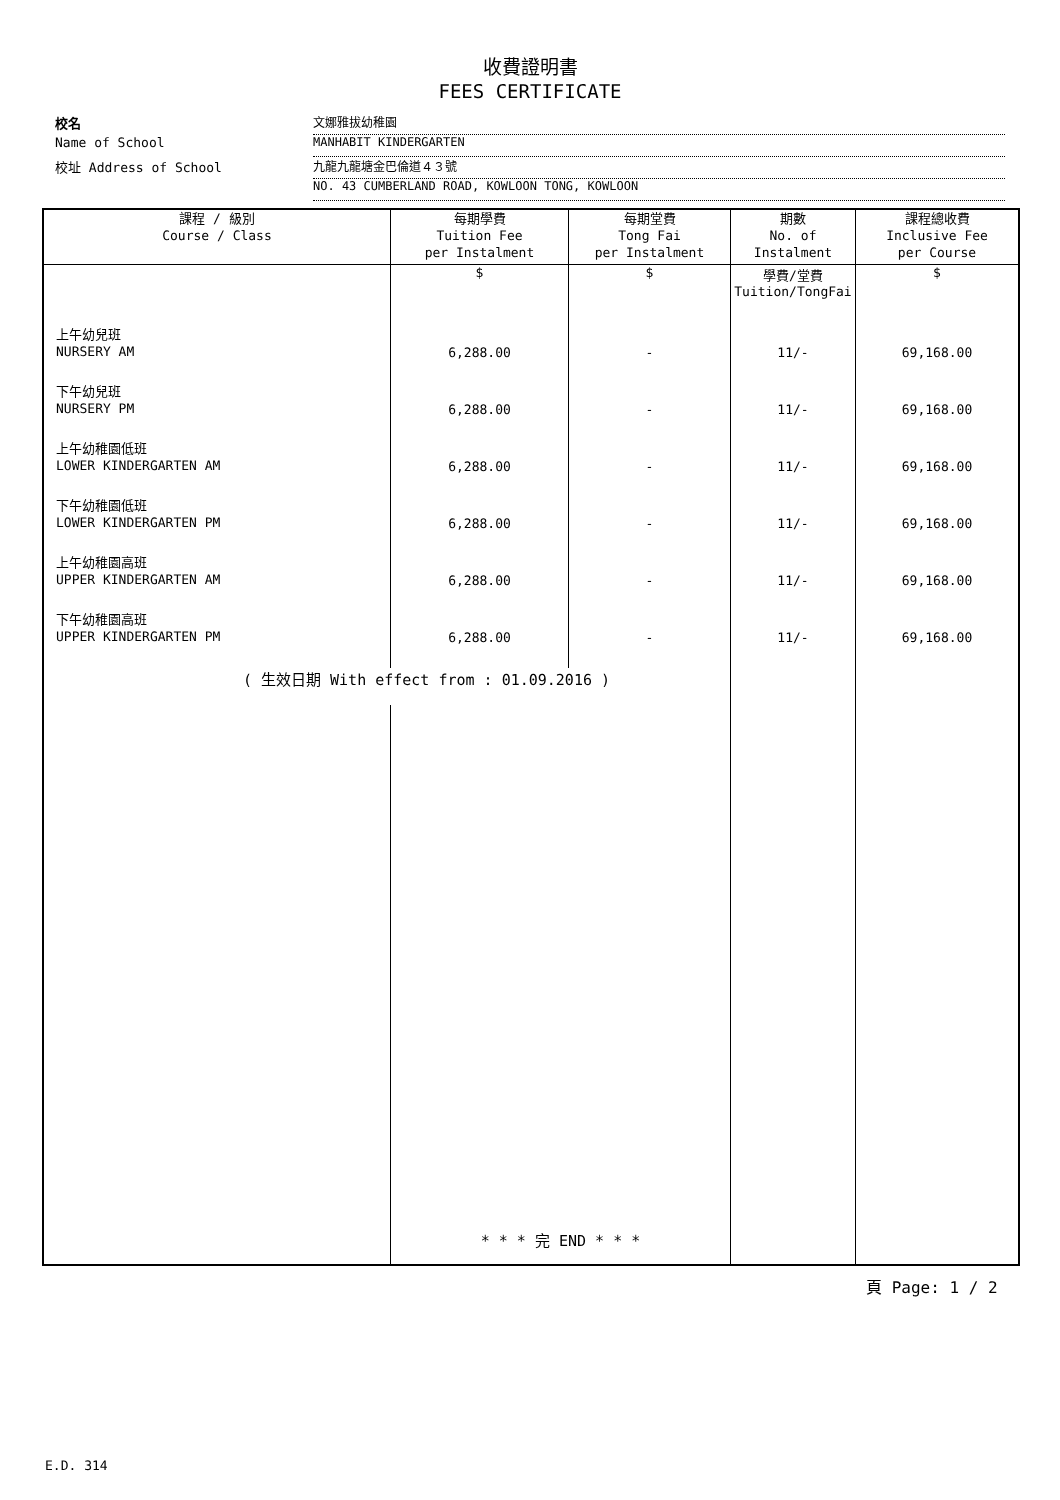收費證明書
FEES CERTIFICATE
校名 文娜雅拔幼稚園
Name of School MANHABIT KINDERGARTEN
校址 Address of School 九龍九龍塘金巴倫道４３號
NO. 43 CUMBERLAND ROAD, KOWLOON TONG, KOWLOON
| 課程 / 級別 Course / Class | 每期學費 Tuition Fee per Instalment | 每期堂費 Tong Fai per Instalment | 期數 No. of Instalment | 課程總收費 Inclusive Fee per Course |
| --- | --- | --- | --- | --- |
| | $ | $ | 學費/堂費 Tuition/TongFai | $ |
| 上午幼兒班 NURSERY AM | 6,288.00 | - | 11/- | 69,168.00 |
| 下午幼兒班 NURSERY PM | 6,288.00 | - | 11/- | 69,168.00 |
| 上午幼稚園低班 LOWER KINDERGARTEN AM | 6,288.00 | - | 11/- | 69,168.00 |
| 下午幼稚園低班 LOWER KINDERGARTEN PM | 6,288.00 | - | 11/- | 69,168.00 |
| 上午幼稚園高班 UPPER KINDERGARTEN AM | 6,288.00 | - | 11/- | 69,168.00 |
| 下午幼稚園高班 UPPER KINDERGARTEN PM | 6,288.00 | - | 11/- | 69,168.00 |
| ( 生效日期 With effect from : 01.09.2016 ) | | | | |
| | * * * 完 END * * * | | | |
頁 Page: 1 / 2
E.D. 314